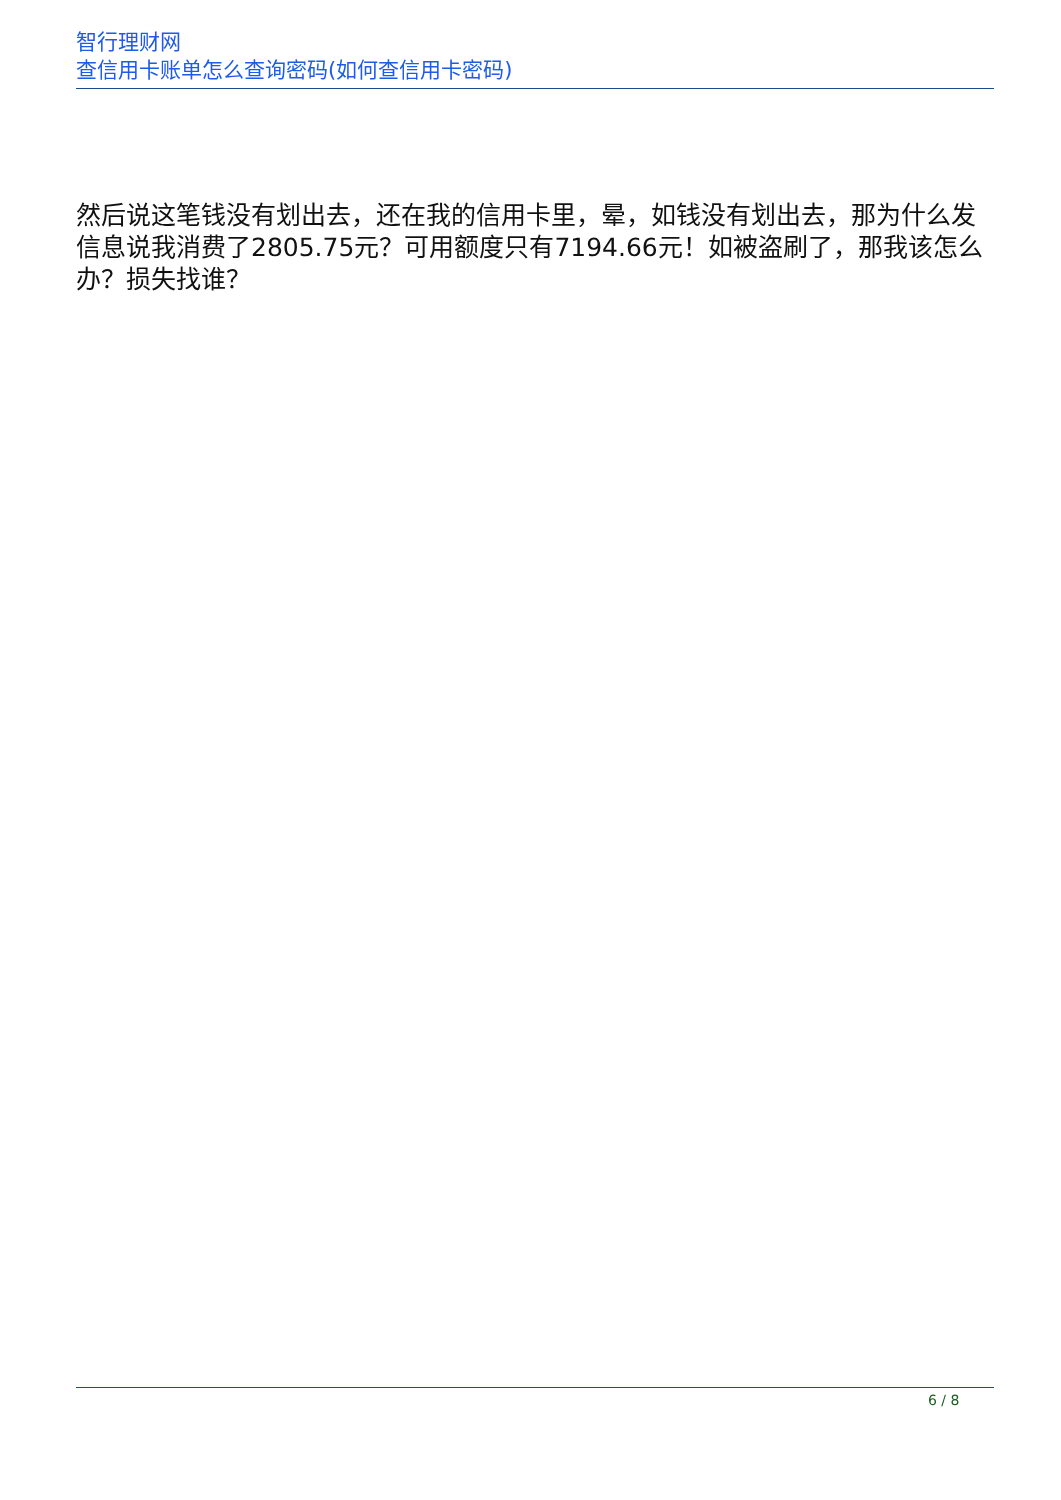智行理财网
查信用卡账单怎么查询密码(如何查信用卡密码)
然后说这笔钱没有划出去，还在我的信用卡里，晕，如钱没有划出去，那为什么发信息说我消费了2805.75元？可用额度只有7194.66元！如被盗刷了，那我该怎么办？损失找谁？
6 / 8